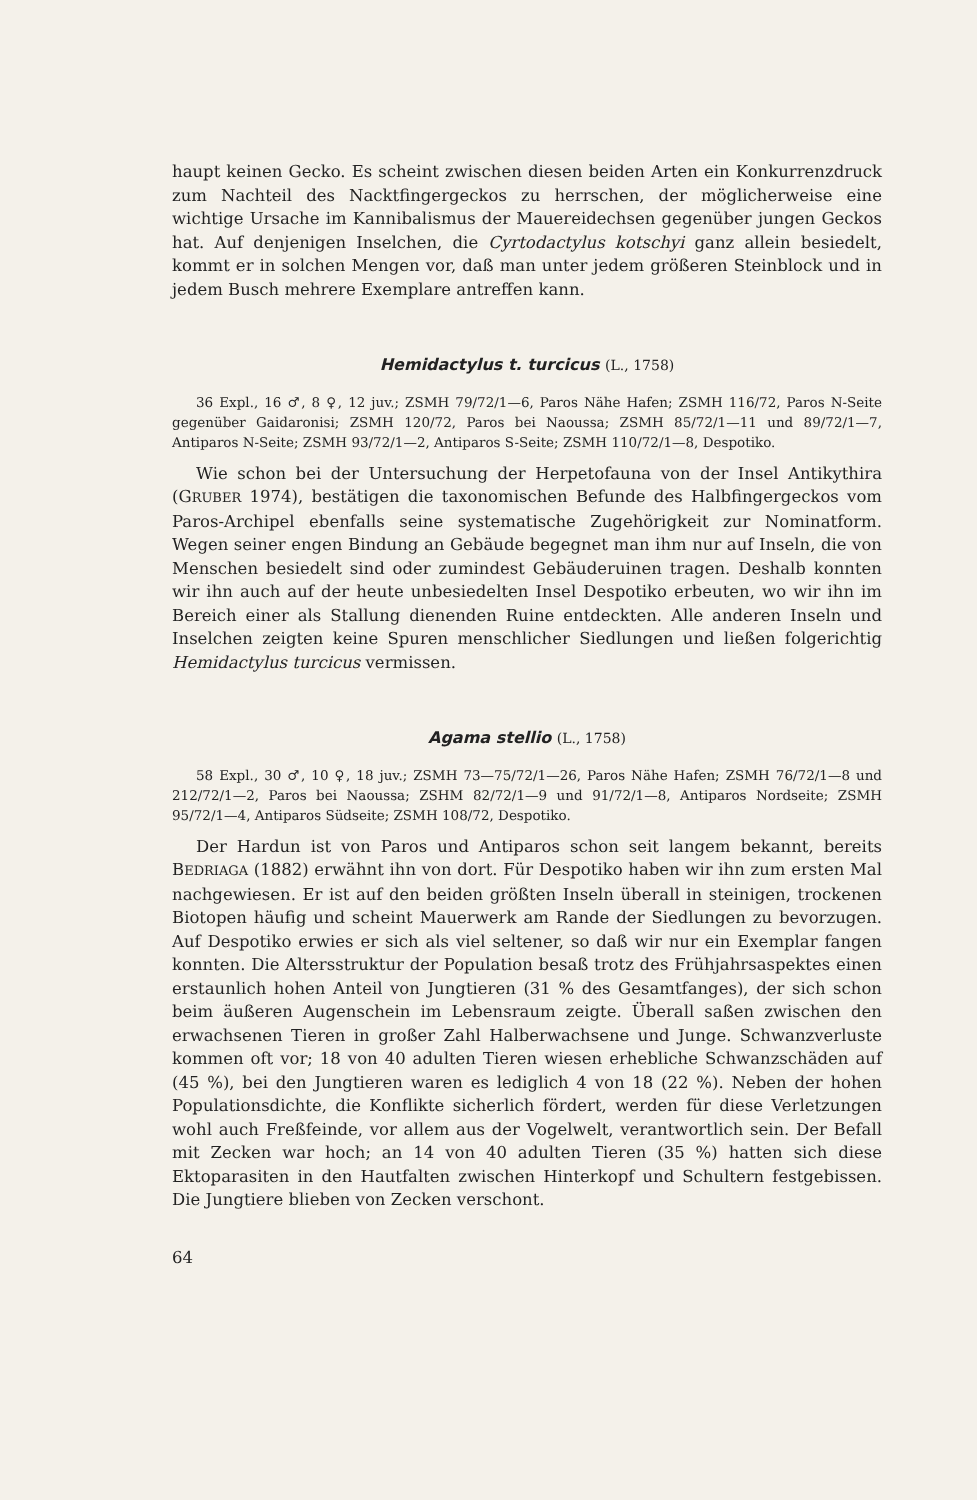haupt keinen Gecko. Es scheint zwischen diesen beiden Arten ein Konkurrenzdruck zum Nachteil des Nacktfingergeckos zu herrschen, der möglicherweise eine wichtige Ursache im Kannibalismus der Mauereidechsen gegenüber jungen Geckos hat. Auf denjenigen Inselchen, die Cyrtodactylus kotschyi ganz allein besiedelt, kommt er in solchen Mengen vor, daß man unter jedem größeren Steinblock und in jedem Busch mehrere Exemplare antreffen kann.
Hemidactylus t. turcicus (L., 1758)
36 Expl., 16 ♂, 8 ♀, 12 juv.; ZSMH 79/72/1—6, Paros Nähe Hafen; ZSMH 116/72, Paros N-Seite gegenüber Gaidaronisi; ZSMH 120/72, Paros bei Naoussa; ZSMH 85/72/1—11 und 89/72/1—7, Antiparos N-Seite; ZSMH 93/72/1—2, Antiparos S-Seite; ZSMH 110/72/1—8, Despotiko.
Wie schon bei der Untersuchung der Herpetofauna von der Insel Antikythira (GRUBER 1974), bestätigen die taxonomischen Befunde des Halbfingergeckos vom Paros-Archipel ebenfalls seine systematische Zugehörigkeit zur Nominatform. Wegen seiner engen Bindung an Gebäude begegnet man ihm nur auf Inseln, die von Menschen besiedelt sind oder zumindest Gebäuderuinen tragen. Deshalb konnten wir ihn auch auf der heute unbesiedelten Insel Despotiko erbeuten, wo wir ihn im Bereich einer als Stallung dienenden Ruine entdeckten. Alle anderen Inseln und Inselchen zeigten keine Spuren menschlicher Siedlungen und ließen folgerichtig Hemidactylus turcicus vermissen.
Agama stellio (L., 1758)
58 Expl., 30 ♂, 10 ♀, 18 juv.; ZSMH 73—75/72/1—26, Paros Nähe Hafen; ZSMH 76/72/1—8 und 212/72/1—2, Paros bei Naoussa; ZSHM 82/72/1—9 und 91/72/1—8, Antiparos Nordseite; ZSMH 95/72/1—4, Antiparos Südseite; ZSMH 108/72, Despotiko.
Der Hardun ist von Paros und Antiparos schon seit langem bekannt, bereits BEDRIAGA (1882) erwähnt ihn von dort. Für Despotiko haben wir ihn zum ersten Mal nachgewiesen. Er ist auf den beiden größten Inseln überall in steinigen, trockenen Biotopen häufig und scheint Mauerwerk am Rande der Siedlungen zu bevorzugen. Auf Despotiko erwies er sich als viel seltener, so daß wir nur ein Exemplar fangen konnten. Die Altersstruktur der Population besaß trotz des Frühjahrsaspektes einen erstaunlich hohen Anteil von Jungtieren (31 % des Gesamtfanges), der sich schon beim äußeren Augenschein im Lebensraum zeigte. Überall saßen zwischen den erwachsenen Tieren in großer Zahl Halberwachsene und Junge. Schwanzverluste kommen oft vor; 18 von 40 adulten Tieren wiesen erhebliche Schwanzschäden auf (45 %), bei den Jungtieren waren es lediglich 4 von 18 (22 %). Neben der hohen Populationsdichte, die Konflikte sicherlich fördert, werden für diese Verletzungen wohl auch Freßfeinde, vor allem aus der Vogelwelt, verantwortlich sein. Der Befall mit Zecken war hoch; an 14 von 40 adulten Tieren (35 %) hatten sich diese Ektoparasiten in den Hautfalten zwischen Hinterkopf und Schultern festgebissen. Die Jungtiere blieben von Zecken verschont.
64